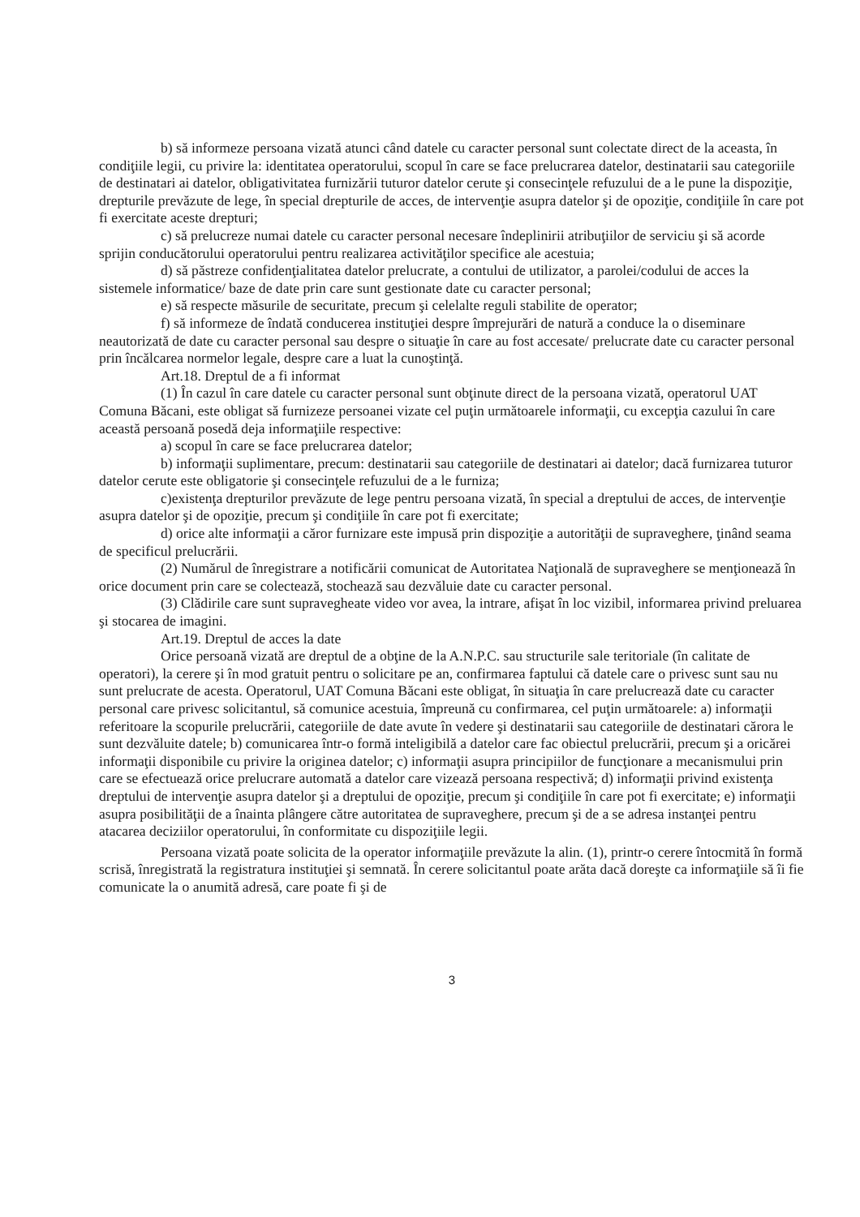b) să informeze persoana vizată atunci când datele cu caracter personal sunt colectate direct de la aceasta, în condiţiile legii, cu privire la: identitatea operatorului, scopul în care se face prelucrarea datelor, destinatarii sau categoriile de destinatari ai datelor, obligativitatea furnizării tuturor datelor cerute şi consecinţele refuzului de a le pune la dispoziţie, drepturile prevăzute de lege, în special drepturile de acces, de intervenţie asupra datelor şi de opoziţie, condiţiile în care pot fi exercitate aceste drepturi;
c) să prelucreze numai datele cu caracter personal necesare îndeplinirii atribuţiilor de serviciu şi să acorde sprijin conducătorului operatorului pentru realizarea activităţilor specifice ale acestuia;
d) să păstreze confidenţialitatea datelor prelucrate, a contului de utilizator, a parolei/codului de acces la sistemele informatice/ baze de date prin care sunt gestionate date cu caracter personal;
e) să respecte măsurile de securitate, precum şi celelalte reguli stabilite de operator;
f) să informeze de îndată conducerea instituţiei despre împrejurări de natură a conduce la o diseminare neautorizată de date cu caracter personal sau despre o situaţie în care au fost accesate/ prelucrate date cu caracter personal prin încălcarea normelor legale, despre care a luat la cunoştinţă.
Art.18. Dreptul de a fi informat
(1) În cazul în care datele cu caracter personal sunt obţinute direct de la persoana vizată, operatorul UAT Comuna Băcani, este obligat să furnizeze persoanei vizate cel puţin următoarele informaţii, cu excepţia cazului în care această persoană posedă deja informaţiile respective:
a) scopul în care se face prelucrarea datelor;
b) informaţii suplimentare, precum: destinatarii sau categoriile de destinatari ai datelor; dacă furnizarea tuturor datelor cerute este obligatorie şi consecinţele refuzului de a le furniza;
c)existenţa drepturilor prevăzute de lege pentru persoana vizată, în special a dreptului de acces, de intervenţie asupra datelor şi de opoziţie, precum şi condiţiile în care pot fi exercitate;
d) orice alte informaţii a căror furnizare este impusă prin dispoziţie a autorităţii de supraveghere, ţinând seama de specificul prelucrării.
(2) Numărul de înregistrare a notificării comunicat de Autoritatea Naţională de supraveghere se menţionează în orice document prin care se colectează, stochează sau dezvăluie date cu caracter personal.
(3) Clădirile care sunt supravegheate video vor avea, la intrare, afişat în loc vizibil, informarea privind preluarea şi stocarea de imagini.
Art.19. Dreptul de acces la date
Orice persoană vizată are dreptul de a obţine de la A.N.P.C. sau structurile sale teritoriale (în calitate de operatori), la cerere şi în mod gratuit pentru o solicitare pe an, confirmarea faptului că datele care o privesc sunt sau nu sunt prelucrate de acesta. Operatorul, UAT Comuna Băcani este obligat, în situaţia în care prelucrează date cu caracter personal care privesc solicitantul, să comunice acestuia, împreună cu confirmarea, cel puţin următoarele: a) informaţii referitoare la scopurile prelucrării, categoriile de date avute în vedere şi destinatarii sau categoriile de destinatari cărora le sunt dezvăluite datele; b) comunicarea într-o formă inteligibilă a datelor care fac obiectul prelucrării, precum şi a oricărei informaţii disponibile cu privire la originea datelor; c) informaţii asupra principiilor de funcţionare a mecanismului prin care se efectuează orice prelucrare automată a datelor care vizează persoana respectivă; d) informaţii privind existenţa dreptului de intervenţie asupra datelor şi a dreptului de opoziţie, precum şi condiţiile în care pot fi exercitate; e) informaţii asupra posibilităţii de a înainta plângere către autoritatea de supraveghere, precum şi de a se adresa instanţei pentru atacarea deciziilor operatorului, în conformitate cu dispoziţiile legii.
Persoana vizată poate solicita de la operator informaţiile prevăzute la alin. (1), printr-o cerere întocmită în formă scrisă, înregistrată la registratura instituţiei şi semnată. În cerere solicitantul poate arăta dacă doreşte ca informaţiile să îi fie comunicate la o anumită adresă, care poate fi şi de
3